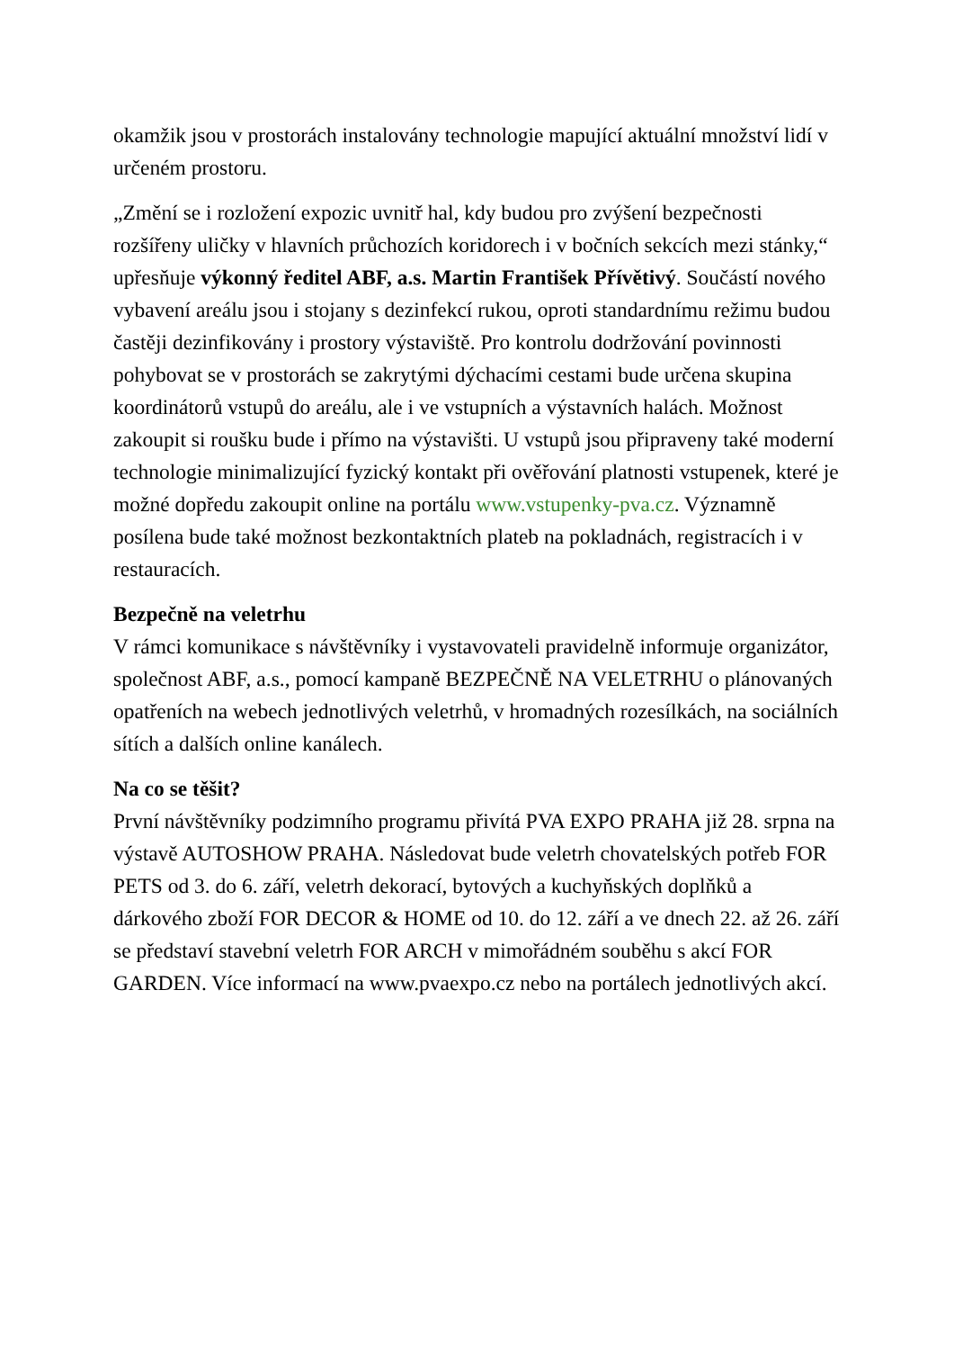okamžik jsou v prostorách instalovány technologie mapující aktuální množství lidí v určeném prostoru.
„Změní se i rozložení expozic uvnitř hal, kdy budou pro zvýšení bezpečnosti rozšířeny uličky v hlavních průchozích koridorech i v bočních sekcích mezi stánky,“ upřesňuje výkonný ředitel ABF, a.s. Martin František Přívětivý. Součástí nového vybavení areálu jsou i stojany s dezinfekcí rukou, oproti standardnímu režimu budou častěji dezinfikovány i prostory výstaviště. Pro kontrolu dodržování povinnosti pohybovat se v prostorách se zakrytými dýchacími cestami bude určena skupina koordinátorů vstupů do areálu, ale i ve vstupních a výstavních halách. Možnost zakoupit si roušku bude i přímo na výstavišti. U vstupů jsou připraveny také moderní technologie minimalizující fyzický kontakt při ověřování platnosti vstupenek, které je možné dopředu zakoupit online na portálu www.vstupenky-pva.cz. Významně posílena bude také možnost bezkontaktních plateb na pokladnách, registracích i v restauracích.
Bezpečně na veletrhu
V rámci komunikace s návštěvníky i vystavovateli pravidelně informuje organizátor, společnost ABF, a.s., pomocí kampaně BEZPEČNĚ NA VELETRHU o plánovaných opatřeních na webech jednotlivých veletrhů, v hromadných rozesílkách, na sociálních sítích a dalších online kanálech.
Na co se těšit?
První návštěvníky podzimního programu přivítá PVA EXPO PRAHA již 28. srpna na výstavě AUTOSHOW PRAHA. Následovat bude veletrh chovatelských potřeb FOR PETS od 3. do 6. září, veletrh dekorací, bytových a kuchyňských doplňků a dárkového zboží FOR DECOR & HOME od 10. do 12. září a ve dnech 22. až 26. září se představí stavební veletrh FOR ARCH v mimořádném souběhu s akcí FOR GARDEN. Více informací na www.pvaexpo.cz nebo na portálech jednotlivých akcí.